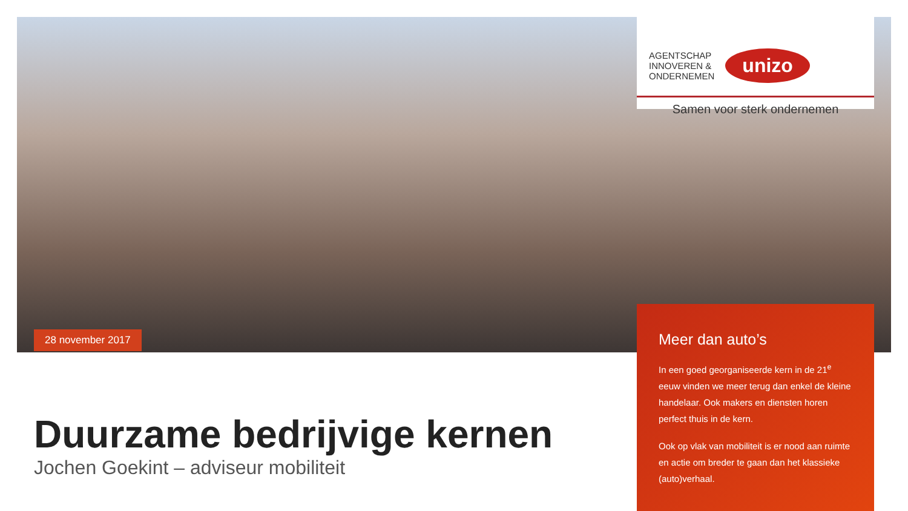28 november 2017
AGENTSCHAP
INNOVEREN &
ONDERNEMEN
unizo
Samen voor sterk ondernemen
Meer dan auto’s
In een goed georganiseerde kern in de 21<sup>e</sup> eeuw vinden we meer terug dan enkel de kleine handelaar. Ook makers en diensten horen perfect thuis in de kern.
Ook op vlak van mobiliteit is er nood aan ruimte en actie om breder te gaan dan het klassieke (auto)verhaal.
Duurzame bedrijvige kernen
Jochen Goekint – adviseur mobiliteit